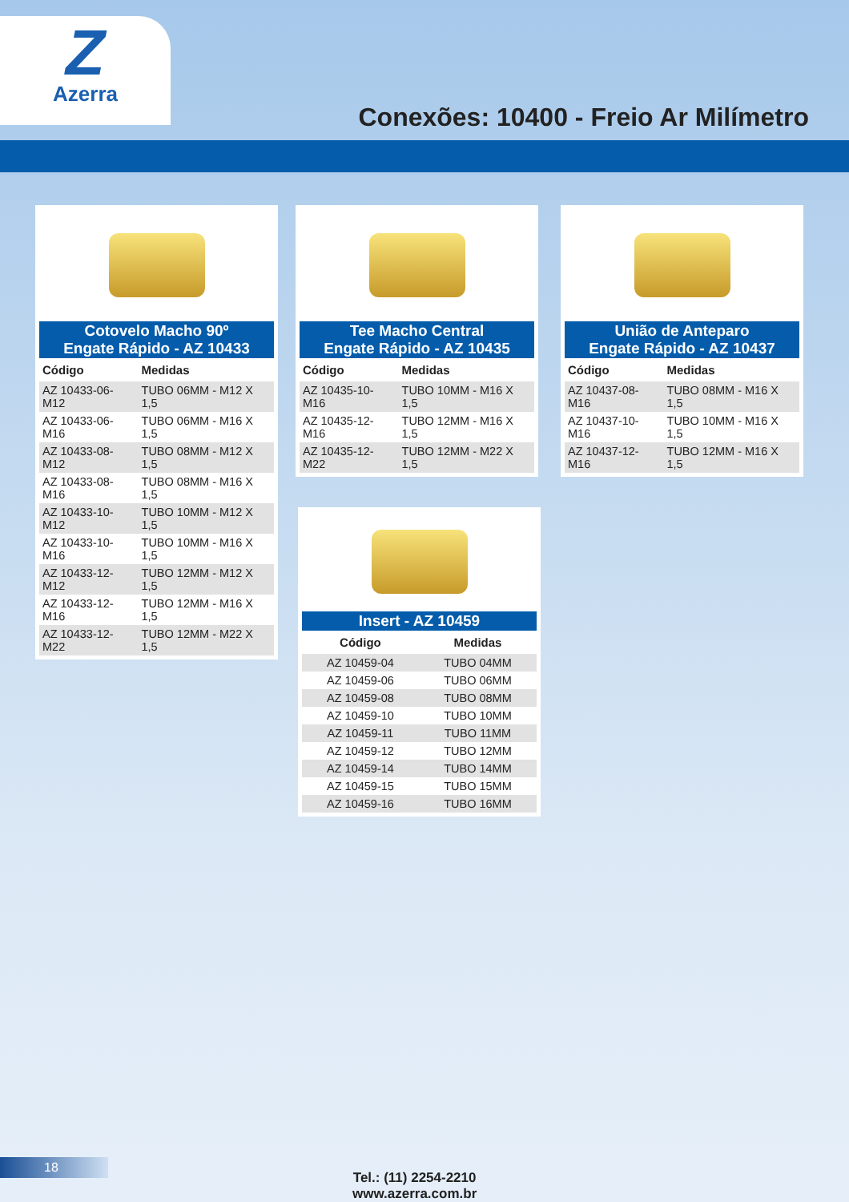Z
Azerra
Conexões: 10400 - Freio Ar Milímetro
Cotovelo Macho 90º
Engate Rápido - AZ 10433
| Código | Medidas |
| --- | --- |
| AZ 10433-06-M12 | TUBO 06MM - M12 X 1,5 |
| AZ 10433-06-M16 | TUBO 06MM - M16 X 1,5 |
| AZ 10433-08-M12 | TUBO 08MM - M12 X 1,5 |
| AZ 10433-08-M16 | TUBO 08MM - M16 X 1,5 |
| AZ 10433-10-M12 | TUBO 10MM - M12 X 1,5 |
| AZ 10433-10-M16 | TUBO 10MM - M16 X 1,5 |
| AZ 10433-12-M12 | TUBO 12MM - M12 X 1,5 |
| AZ 10433-12-M16 | TUBO 12MM - M16 X 1,5 |
| AZ 10433-12-M22 | TUBO 12MM - M22 X 1,5 |
Tee Macho Central
Engate Rápido - AZ 10435
| Código | Medidas |
| --- | --- |
| AZ 10435-10-M16 | TUBO 10MM - M16 X 1,5 |
| AZ 10435-12-M16 | TUBO 12MM - M16 X 1,5 |
| AZ 10435-12-M22 | TUBO 12MM - M22 X 1,5 |
União de Anteparo
Engate Rápido - AZ 10437
| Código | Medidas |
| --- | --- |
| AZ 10437-08-M16 | TUBO 08MM - M16 X 1,5 |
| AZ 10437-10-M16 | TUBO 10MM - M16 X 1,5 |
| AZ 10437-12-M16 | TUBO 12MM - M16 X 1,5 |
Insert - AZ 10459
| Código | Medidas |
| --- | --- |
| AZ 10459-04 | TUBO 04MM |
| AZ 10459-06 | TUBO 06MM |
| AZ 10459-08 | TUBO 08MM |
| AZ 10459-10 | TUBO 10MM |
| AZ 10459-11 | TUBO 11MM |
| AZ 10459-12 | TUBO 12MM |
| AZ 10459-14 | TUBO 14MM |
| AZ 10459-15 | TUBO 15MM |
| AZ 10459-16 | TUBO 16MM |
18
Tel.: (11) 2254-2210
www.azerra.com.br